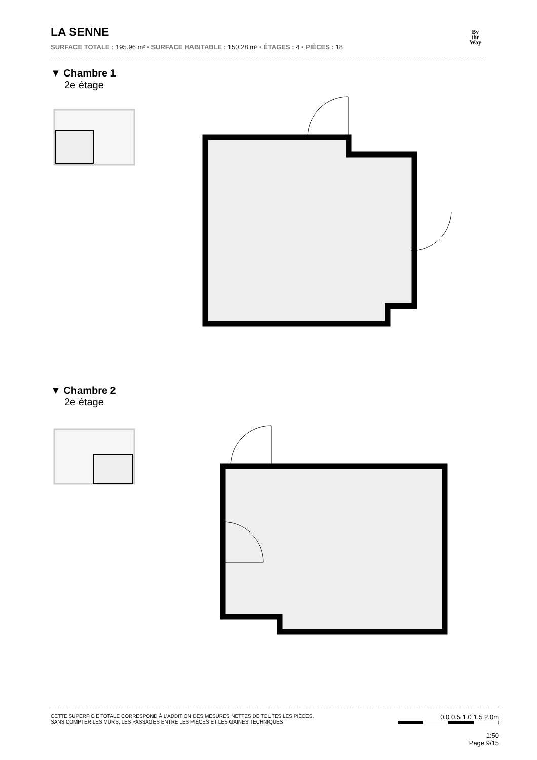By
the
Way
LA SENNE
SURFACE TOTALE : 195.96 m² • SURFACE HABITABLE : 150.28 m² • ÉTAGES : 4 • PIÈCES : 18
▼ Chambre 1
2e étage
▼ Chambre 2
2e étage
CETTE SUPERFICIE TOTALE CORRESPOND À L’ADDITION DES MESURES NETTES DE TOUTES LES PIÈCES,
SANS COMPTER LES MURS, LES PASSAGES ENTRE LES PIÈCES ET LES GAINES TECHNIQUES
0.0 0.5 1.0 1.5 2.0m
1:50
Page 9/15